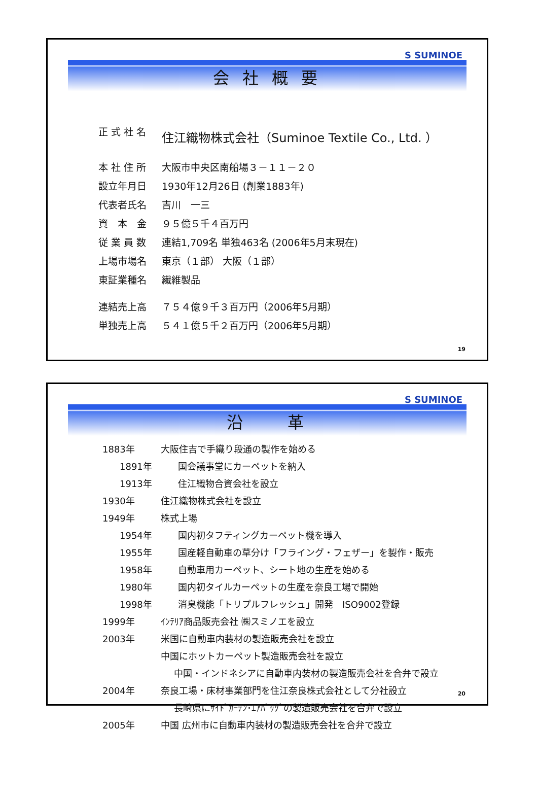S SUMINOE
会 社 概 要
正 式 社 名 住江織物株式会社（Suminoe Textile Co., Ltd. ）
本 社 住 所 大阪市中央区南船場３－１１－２０
設立年月日 1930年12月26日 (創業1883年)
代表者氏名 吉川　一三
資　本　金 ９５億５千４百万円
従 業 員 数 連結1,709名 単独463名 (2006年5月末現在)
上場市場名 東京（１部） 大阪（１部）
東証業種名 繊維製品
連結売上高 ７５４億９千３百万円（2006年5月期）
単独売上高 ５４１億５千２百万円（2006年5月期）
19
S SUMINOE
沿　　革
1883年 大阪住吉で手織り段通の製作を始める
1891年 国会議事堂にカーペットを納入
1913年 住江織物合資会社を設立
1930年 住江織物株式会社を設立
1949年 株式上場
1954年 国内初タフティングカーペット機を導入
1955年 国産軽自動車の草分け「フライング・フェザー」を製作・販売
1958年 自動車用カーペット、シート地の生産を始める
1980年 国内初タイルカーペットの生産を奈良工場で開始
1998年 消臭機能「トリプルフレッシュ」開発　ISO9002登録
1999年 ｲﾝﾃﾘｱ商品販売会社 ㈱スミノエを設立
2003年 米国に自動車内装材の製造販売会社を設立
中国にホットカーペット製造販売会社を設立
中国・インドネシアに自動車内装材の製造販売会社を合弁で設立
2004年 奈良工場・床材事業部門を住江奈良株式会社として分社設立
長崎県にｻｲﾄﾞｶｰﾃﾝ･ｴｱﾊﾞｯｸﾞの製造販売会社を合弁で設立
2005年 中国 広州市に自動車内装材の製造販売会社を合弁で設立
20